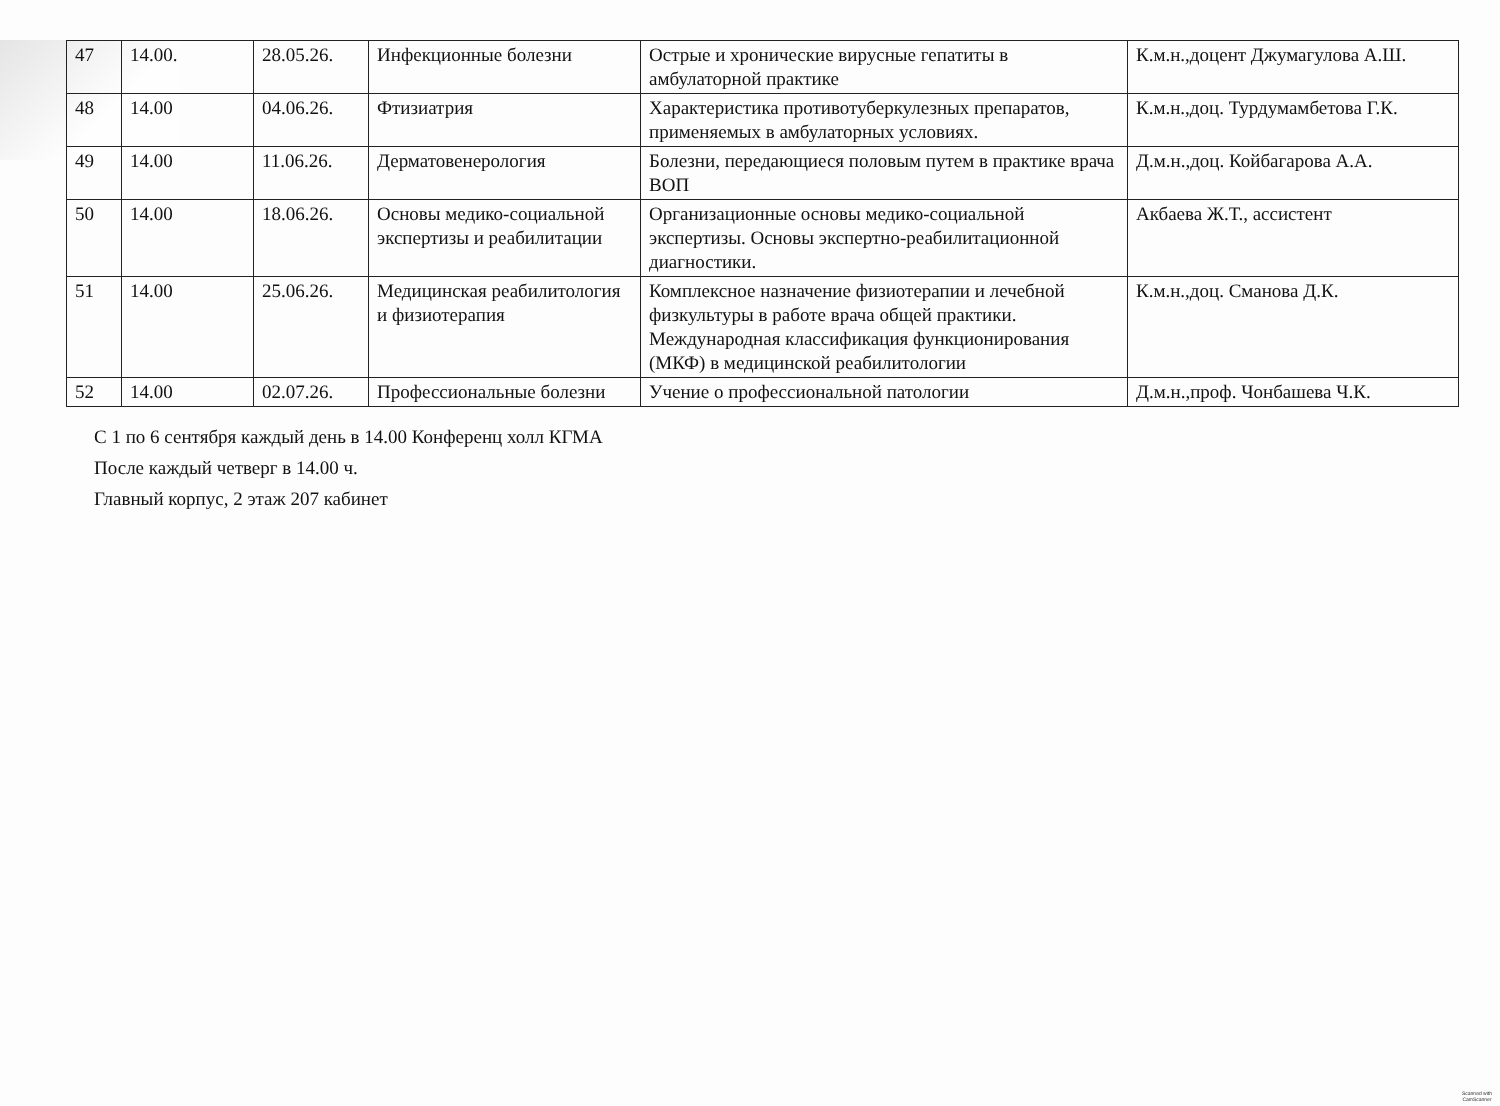| 47 | 14.00. | 28.05.26. | Инфекционные болезни | Острые и хронические вирусные гепатиты в амбулаторной практике | К.м.н.,доцент Джумагулова А.Ш. |
| 48 | 14.00 | 04.06.26. | Фтизиатрия | Характеристика противотуберкулезных препаратов, применяемых в амбулаторных условиях. | К.м.н.,доц. Турдумамбетова Г.К. |
| 49 | 14.00 | 11.06.26. | Дерматовенерология | Болезни, передающиеся половым путем в практике врача ВОП | Д.м.н.,доц. Койбагарова А.А. |
| 50 | 14.00 | 18.06.26. | Основы медико-социальной экспертизы и реабилитации | Организационные основы медико-социальной экспертизы. Основы экспертно-реабилитационной диагностики. | Акбаева Ж.Т., ассистент |
| 51 | 14.00 | 25.06.26. | Медицинская реабилитология и физиотерапия | Комплексное назначение физиотерапии и лечебной физкультуры в работе врача общей практики. Международная классификация функционирования (МКФ) в медицинской реабилитологии | К.м.н.,доц. Сманова Д.К. |
| 52 | 14.00 | 02.07.26. | Профессиональные болезни | Учение о профессиональной патологии | Д.м.н.,проф. Чонбашева Ч.К. |
С 1 по 6 сентября каждый день в 14.00 Конференц холл КГМА
После каждый четверг в 14.00 ч.
Главный корпус, 2 этаж 207 кабинет
Scanned with
CamScanner